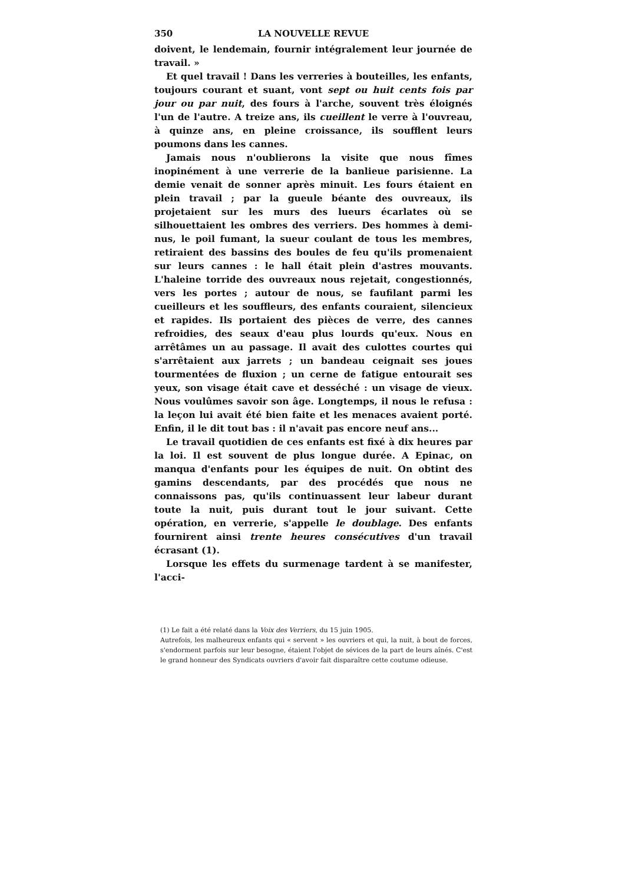350 LA NOUVELLE REVUE
doivent, le lendemain, fournir intégralement leur journée de travail. »
Et quel travail ! Dans les verreries à bouteilles, les enfants, toujours courant et suant, vont sept ou huit cents fois par jour ou par nuit, des fours à l'arche, souvent très éloignés l'un de l'autre. A treize ans, ils cueillent le verre à l'ouvreau, à quinze ans, en pleine croissance, ils soufflent leurs poumons dans les cannes.
Jamais nous n'oublierons la visite que nous fîmes inopinément à une verrerie de la banlieue parisienne. La demie venait de sonner après minuit. Les fours étaient en plein travail ; par la gueule béante des ouvreaux, ils projetaient sur les murs des lueurs écarlates où se silhouettaient les ombres des verriers. Des hommes à demi-nus, le poil fumant, la sueur coulant de tous les membres, retiraient des bassins des boules de feu qu'ils promenaient sur leurs cannes : le hall était plein d'astres mouvants. L'haleine torride des ouvreaux nous rejetait, congestionnés, vers les portes ; autour de nous, se faufilant parmi les cueilleurs et les souffleurs, des enfants couraient, silencieux et rapides. Ils portaient des pièces de verre, des cannes refroidies, des seaux d'eau plus lourds qu'eux. Nous en arrêtâmes un au passage. Il avait des culottes courtes qui s'arrêtaient aux jarrets ; un bandeau ceignait ses joues tourmentées de fluxion ; un cerne de fatigue entourait ses yeux, son visage était cave et desséché : un visage de vieux. Nous voulûmes savoir son âge. Longtemps, il nous le refusa : la leçon lui avait été bien faite et les menaces avaient porté. Enfin, il le dit tout bas : il n'avait pas encore neuf ans...
Le travail quotidien de ces enfants est fixé à dix heures par la loi. Il est souvent de plus longue durée. A Epinac, on manqua d'enfants pour les équipes de nuit. On obtint des gamins descendants, par des procédés que nous ne connaissons pas, qu'ils continuassent leur labeur durant toute la nuit, puis durant tout le jour suivant. Cette opération, en verrerie, s'appelle le doublage. Des enfants fournirent ainsi trente heures consécutives d'un travail écrasant (1).
Lorsque les effets du surmenage tardent à se manifester, l'acci-
(1) Le fait a été relaté dans la Voix des Verriers, du 15 juin 1905.
Autrefois, les malheureux enfants qui « servent » les ouvriers et qui, la nuit, à bout de forces, s'endorment parfois sur leur besogne, étaient l'objet de sévices de la part de leurs aînés. C'est le grand honneur des Syndicats ouvriers d'avoir fait disparaître cette coutume odieuse.